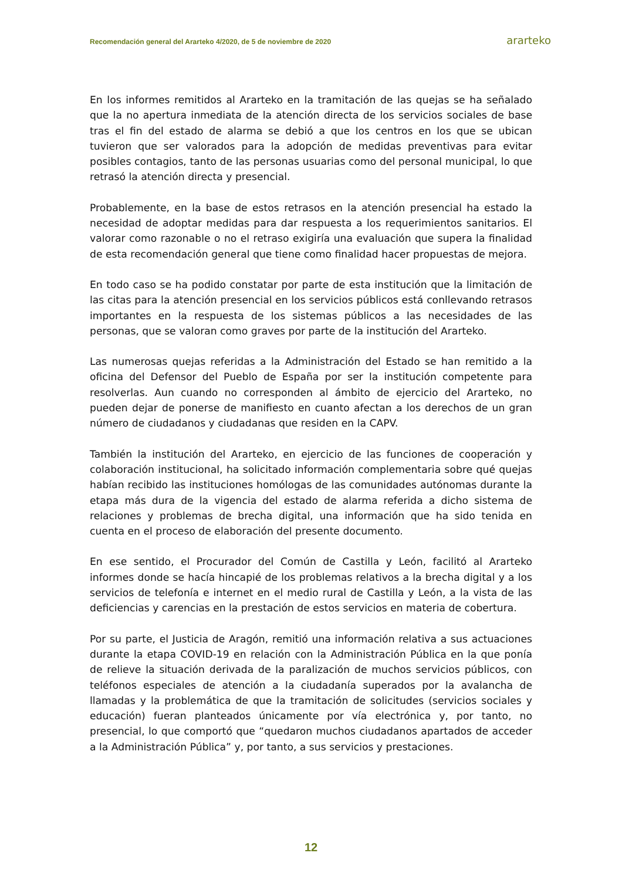Recomendación general del Ararteko 4/2020, de 5 de noviembre de 2020 ararteko
En los informes remitidos al Ararteko en la tramitación de las quejas se ha señalado que la no apertura inmediata de la atención directa de los servicios sociales de base tras el fin del estado de alarma se debió a que los centros en los que se ubican tuvieron que ser valorados para la adopción de medidas preventivas para evitar posibles contagios, tanto de las personas usuarias como del personal municipal, lo que retrasó la atención directa y presencial.
Probablemente, en la base de estos retrasos en la atención presencial ha estado la necesidad de adoptar medidas para dar respuesta a los requerimientos sanitarios. El valorar como razonable o no el retraso exigiría una evaluación que supera la finalidad de esta recomendación general que tiene como finalidad hacer propuestas de mejora.
En todo caso se ha podido constatar por parte de esta institución que la limitación de las citas para la atención presencial en los servicios públicos está conllevando retrasos importantes en la respuesta de los sistemas públicos a las necesidades de las personas, que se valoran como graves por parte de la institución del Ararteko.
Las numerosas quejas referidas a la Administración del Estado se han remitido a la oficina del Defensor del Pueblo de España por ser la institución competente para resolverlas. Aun cuando no corresponden al ámbito de ejercicio del Ararteko, no pueden dejar de ponerse de manifiesto en cuanto afectan a los derechos de un gran número de ciudadanos y ciudadanas que residen en la CAPV.
También la institución del Ararteko, en ejercicio de las funciones de cooperación y colaboración institucional, ha solicitado información complementaria sobre qué quejas habían recibido las instituciones homólogas de las comunidades autónomas durante la etapa más dura de la vigencia del estado de alarma referida a dicho sistema de relaciones y problemas de brecha digital, una información que ha sido tenida en cuenta en el proceso de elaboración del presente documento.
En ese sentido, el Procurador del Común de Castilla y León, facilitó al Ararteko informes donde se hacía hincapié de los problemas relativos a la brecha digital y a los servicios de telefonía e internet en el medio rural de Castilla y León, a la vista de las deficiencias y carencias en la prestación de estos servicios en materia de cobertura.
Por su parte, el Justicia de Aragón, remitió una información relativa a sus actuaciones durante la etapa COVID-19 en relación con la Administración Pública en la que ponía de relieve la situación derivada de la paralización de muchos servicios públicos, con teléfonos especiales de atención a la ciudadanía superados por la avalancha de llamadas y la problemática de que la tramitación de solicitudes (servicios sociales y educación) fueran planteados únicamente por vía electrónica y, por tanto, no presencial, lo que comportó que “quedaron muchos ciudadanos apartados de acceder a la Administración Pública” y, por tanto, a sus servicios y prestaciones.
12